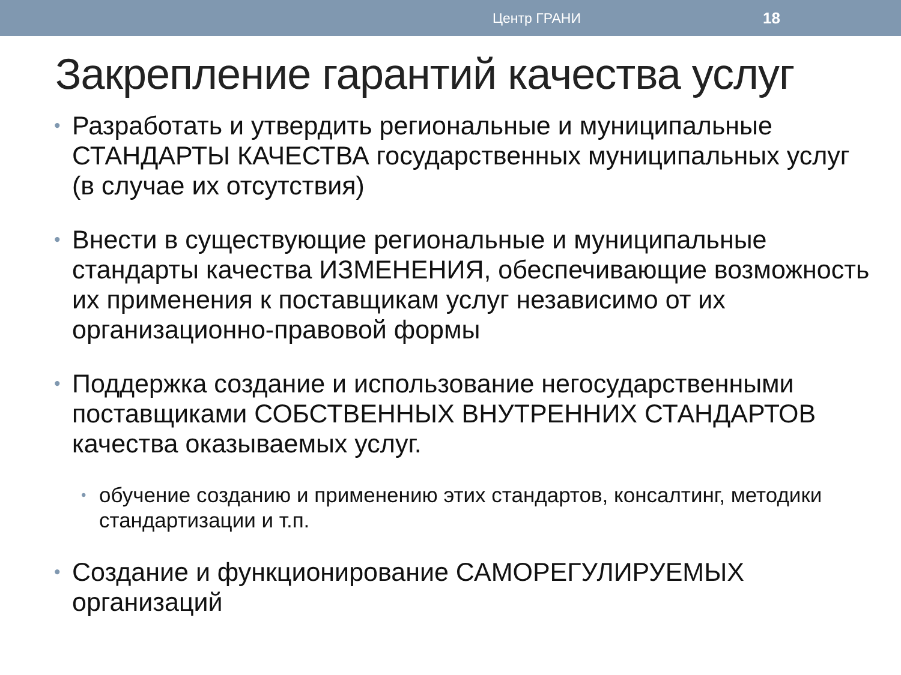Центр ГРАНИ 18
Закрепление гарантий качества услуг
• Разработать и утвердить региональные и муниципальные СТАНДАРТЫ КАЧЕСТВА государственных муниципальных услуг (в случае их отсутствия)
• Внести в существующие региональные и муниципальные стандарты качества ИЗМЕНЕНИЯ, обеспечивающие возможность их применения к поставщикам услуг независимо от их организационно-правовой формы
• Поддержка создание и использование негосударственными поставщиками СОБСТВЕННЫХ ВНУТРЕННИХ СТАНДАРТОВ качества оказываемых услуг.
• обучение созданию и применению этих стандартов, консалтинг, методики стандартизации и т.п.
• Создание и функционирование САМОРЕГУЛИРУЕМЫХ организаций